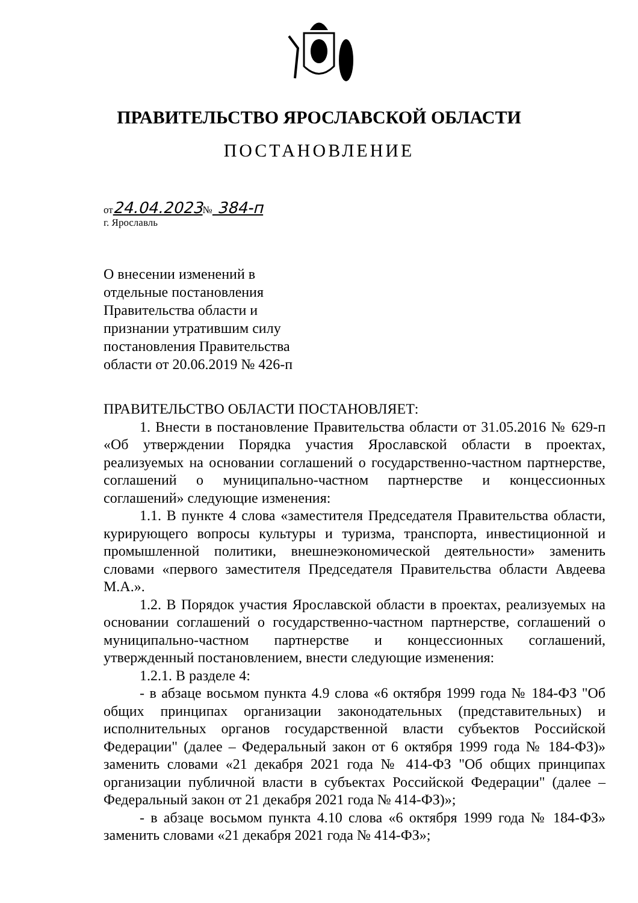ПРАВИТЕЛЬСТВО ЯРОСЛАВСКОЙ ОБЛАСТИ
ПОСТАНОВЛЕНИЕ
от24.04.2023№ 384-п
г. Ярославль
О внесении изменений в
отдельные постановления
Правительства области и
признании утратившим силу
постановления Правительства
области от 20.06.2019 № 426-п
ПРАВИТЕЛЬСТВО ОБЛАСТИ ПОСТАНОВЛЯЕТ:
1. Внести в постановление Правительства области от 31.05.2016 № 629-п «Об утверждении Порядка участия Ярославской области в проектах, реализуемых на основании соглашений о государственно-частном партнерстве, соглашений о муниципально-частном партнерстве и концессионных соглашений» следующие изменения:
1.1. В пункте 4 слова «заместителя Председателя Правительства области, курирующего вопросы культуры и туризма, транспорта, инвестиционной и промышленной политики, внешнеэкономической деятельности» заменить словами «первого заместителя Председателя Правительства области Авдеева М.А.».
1.2. В Порядок участия Ярославской области в проектах, реализуемых на основании соглашений о государственно-частном партнерстве, соглашений о муниципально-частном партнерстве и концессионных соглашений, утвержденный постановлением, внести следующие изменения:
1.2.1. В разделе 4:
- в абзаце восьмом пункта 4.9 слова «6 октября 1999 года № 184-ФЗ "Об общих принципах организации законодательных (представительных) и исполнительных органов государственной власти субъектов Российской Федерации" (далее – Федеральный закон от 6 октября 1999 года № 184-ФЗ)» заменить словами «21 декабря 2021 года № 414-ФЗ "Об общих принципах организации публичной власти в субъектах Российской Федерации" (далее – Федеральный закон от 21 декабря 2021 года № 414-ФЗ)»;
- в абзаце восьмом пункта 4.10 слова «6 октября 1999 года № 184-ФЗ» заменить словами «21 декабря 2021 года № 414-ФЗ»;